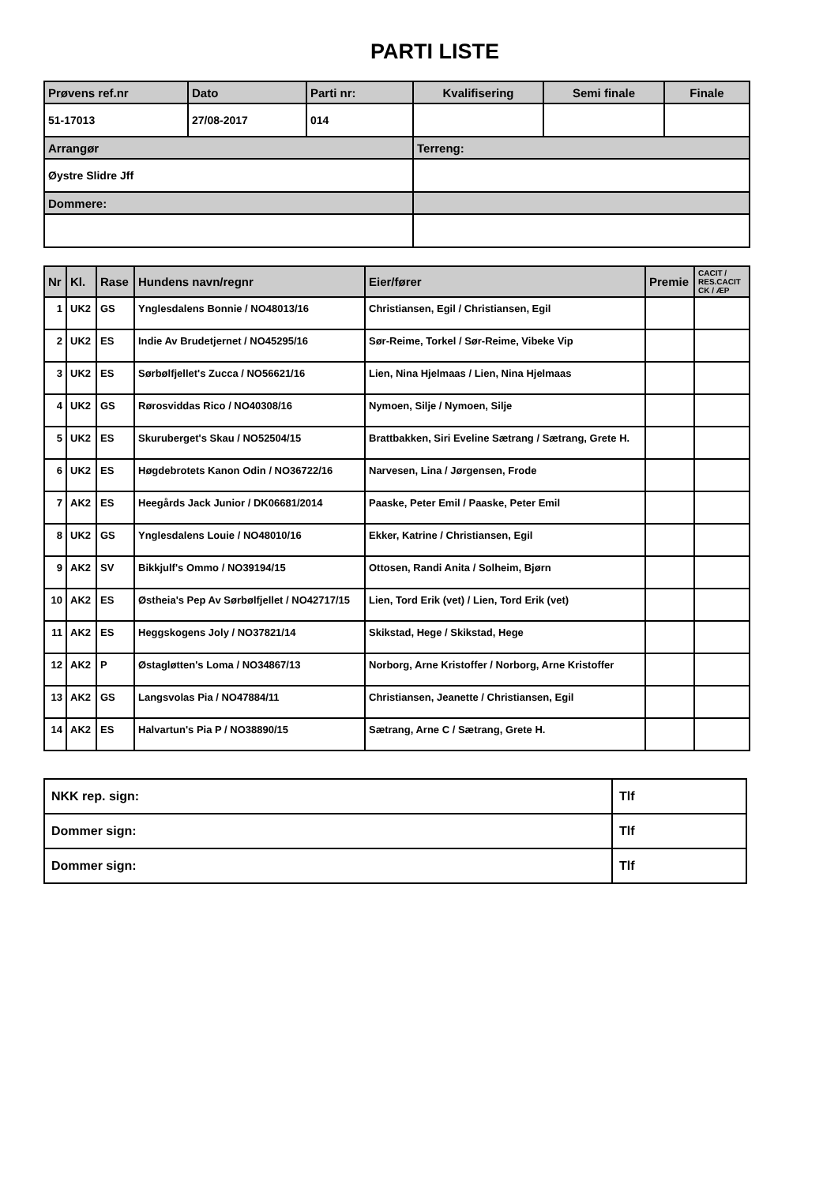PARTI LISTE
| Prøvens ref.nr | Dato | Parti nr: | Kvalifisering | Semi finale | Finale |
| 51-17013 | 27/08-2017 | 014 | | | |
| Arrangør | | | Terreng: | | |
| Øystre Slidre Jff | | | | | |
| Dommere: | | | | | |
| Nr | Kl. | Rase | Hundens navn/regnr | Eier/fører | Premie | CACIT / RES.CACIT CK / ÆP |
| --- | --- | --- | --- | --- | --- | --- |
| 1 | UK2 | GS | Ynglesdalens Bonnie / NO48013/16 | Christiansen, Egil / Christiansen, Egil | | |
| 2 | UK2 | ES | Indie Av Brudetjernet / NO45295/16 | Sør-Reime, Torkel / Sør-Reime, Vibeke Vip | | |
| 3 | UK2 | ES | Sørbølfjellet's Zucca / NO56621/16 | Lien, Nina Hjelmaas / Lien, Nina Hjelmaas | | |
| 4 | UK2 | GS | Rørosviddas Rico / NO40308/16 | Nymoen, Silje / Nymoen, Silje | | |
| 5 | UK2 | ES | Skuruberget's Skau / NO52504/15 | Brattbakken, Siri Eveline Sætrang / Sætrang, Grete H. | | |
| 6 | UK2 | ES | Høgdebrotets Kanon Odin / NO36722/16 | Narvesen, Lina / Jørgensen, Frode | | |
| 7 | AK2 | ES | Heegårds Jack Junior / DK06681/2014 | Paaske, Peter Emil / Paaske, Peter Emil | | |
| 8 | UK2 | GS | Ynglesdalens Louie / NO48010/16 | Ekker, Katrine / Christiansen, Egil | | |
| 9 | AK2 | SV | Bikkjulf's Ommo / NO39194/15 | Ottosen, Randi Anita / Solheim, Bjørn | | |
| 10 | AK2 | ES | Østheia's Pep Av Sørbølfjellet / NO42717/15 | Lien, Tord Erik (vet) / Lien, Tord Erik (vet) | | |
| 11 | AK2 | ES | Heggskogens Joly / NO37821/14 | Skikstad, Hege / Skikstad, Hege | | |
| 12 | AK2 | P | Østagløtten's Loma / NO34867/13 | Norborg, Arne Kristoffer / Norborg, Arne Kristoffer | | |
| 13 | AK2 | GS | Langsvolas Pia / NO47884/11 | Christiansen, Jeanette / Christiansen, Egil | | |
| 14 | AK2 | ES | Halvartun's Pia P / NO38890/15 | Sætrang, Arne C / Sætrang, Grete H. | | |
| NKK rep. sign: | Tlf |
| Dommer sign: | Tlf |
| Dommer sign: | Tlf |